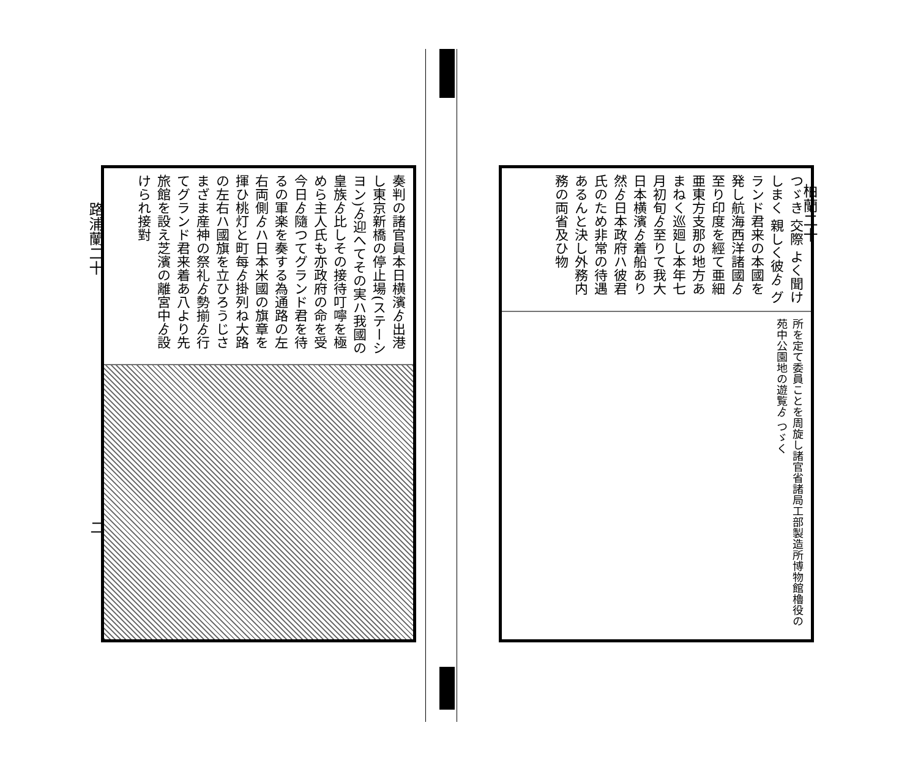路浦蘭二十
柏蘭二十
奏判の諸官員本日横濱ゟ出港し東京新橋の停止場(ステーシヨン)ゟ迎へてその実ハ我國の皇族ゟ比しその接待叮嚀を極めら主人氏も亦政府の命を受今日ゟ隨つてグランド君を待るの軍楽を奏する為通路の左右両側ゟハ日本米國の旗章を揮ひ桃灯と町每ゟ掛列ね大路の左右ハ國旗を立ひろうじさまざま産神の祭礼ゟ勢揃ゟ行てグランド君来着あ八より先旅館を設え芝濱の離宮中ゟ設けられ接對
つゞき 交際 よく聞け しまく 親しく彼ゟ グランド君来の本國を発し航海西洋諸國ゟ至り印度を經て亜細亜東方支那の地方あまねく巡廻し本年七月初旬ゟ至りて我大日本横濱ゟ着船あり然ゟ日本政府ハ彼君氏のため非常の待遇あるんと決し外務内務の両省及ひ物
所を定て委員ことを周旋し諸官省諸局工部製造所博物館櫓役の苑中公園地の遊覧ゟ つゞく
二